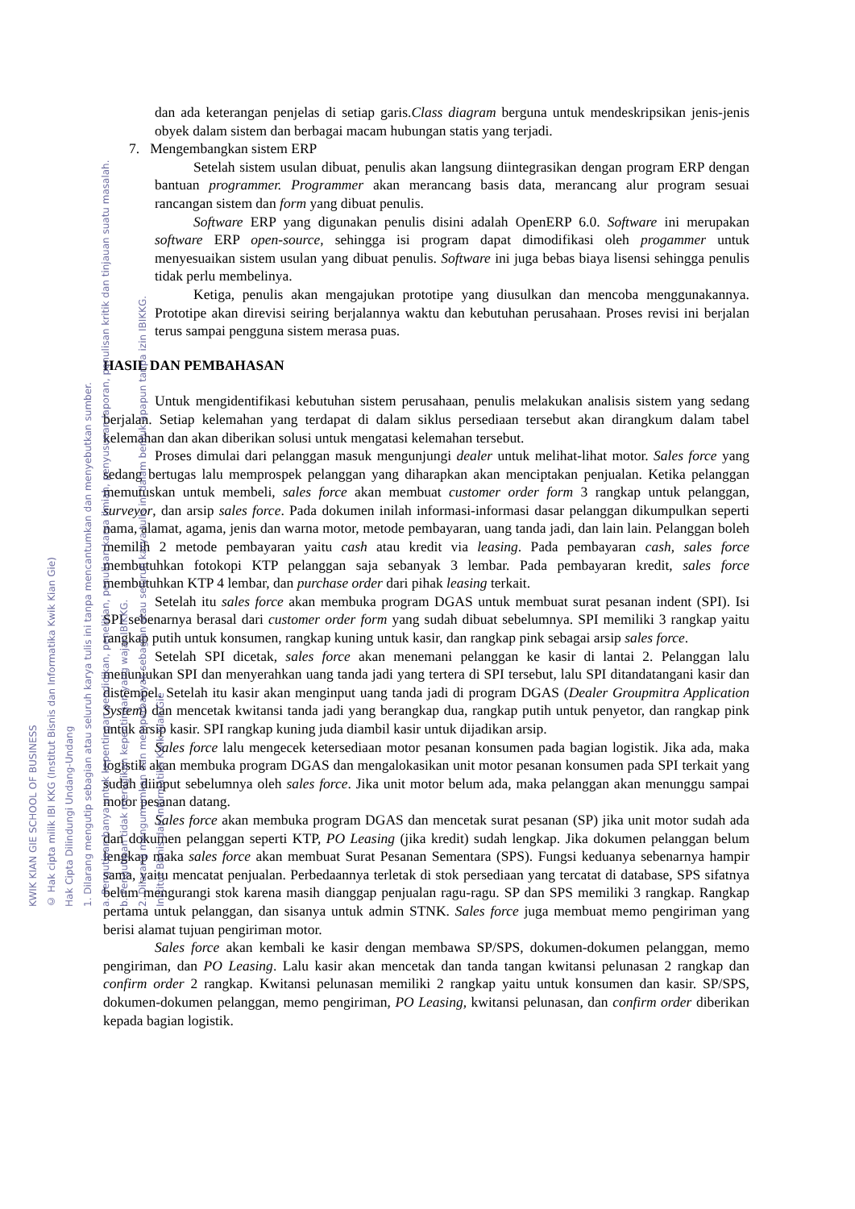dan ada keterangan penjelas di setiap garis.Class diagram berguna untuk mendeskripsikan jenis-jenis obyek dalam sistem dan berbagai macam hubungan statis yang terjadi.
7. Mengembangkan sistem ERP
Setelah sistem usulan dibuat, penulis akan langsung diintegrasikan dengan program ERP dengan bantuan programmer. Programmer akan merancang basis data, merancang alur program sesuai rancangan sistem dan form yang dibuat penulis.
Software ERP yang digunakan penulis disini adalah OpenERP 6.0. Software ini merupakan software ERP open-source, sehingga isi program dapat dimodifikasi oleh progammer untuk menyesuaikan sistem usulan yang dibuat penulis. Software ini juga bebas biaya lisensi sehingga penulis tidak perlu membelinya.
Ketiga, penulis akan mengajukan prototipe yang diusulkan dan mencoba menggunakannya. Prototipe akan direvisi seiring berjalannya waktu dan kebutuhan perusahaan. Proses revisi ini berjalan terus sampai pengguna sistem merasa puas.
HASIL DAN PEMBAHASAN
Untuk mengidentifikasi kebutuhan sistem perusahaan, penulis melakukan analisis sistem yang sedang berjalan. Setiap kelemahan yang terdapat di dalam siklus persediaan tersebut akan dirangkum dalam tabel kelemahan dan akan diberikan solusi untuk mengatasi kelemahan tersebut.
Proses dimulai dari pelanggan masuk mengunjungi dealer untuk melihat-lihat motor. Sales force yang sedang bertugas lalu memprospek pelanggan yang diharapkan akan menciptakan penjualan. Ketika pelanggan memutuskan untuk membeli, sales force akan membuat customer order form 3 rangkap untuk pelanggan, surveyor, dan arsip sales force. Pada dokumen inilah informasi-informasi dasar pelanggan dikumpulkan seperti nama, alamat, agama, jenis dan warna motor, metode pembayaran, uang tanda jadi, dan lain lain. Pelanggan boleh memilih 2 metode pembayaran yaitu cash atau kredit via leasing. Pada pembayaran cash, sales force membutuhkan fotokopi KTP pelanggan saja sebanyak 3 lembar. Pada pembayaran kredit, sales force membutuhkan KTP 4 lembar, dan purchase order dari pihak leasing terkait.
Setelah itu sales force akan membuka program DGAS untuk membuat surat pesanan indent (SPI). Isi SPI sebenarnya berasal dari customer order form yang sudah dibuat sebelumnya. SPI memiliki 3 rangkap yaitu rangkap putih untuk konsumen, rangkap kuning untuk kasir, dan rangkap pink sebagai arsip sales force.
Setelah SPI dicetak, sales force akan menemani pelanggan ke kasir di lantai 2. Pelanggan lalu menunjukan SPI dan menyerahkan uang tanda jadi yang tertera di SPI tersebut, lalu SPI ditandatangani kasir dan distempel. Setelah itu kasir akan menginput uang tanda jadi di program DGAS (Dealer Groupmitra Application System) dan mencetak kwitansi tanda jadi yang berangkap dua, rangkap putih untuk penyetor, dan rangkap pink untuk arsip kasir. SPI rangkap kuning juda diambil kasir untuk dijadikan arsip.
Sales force lalu mengecek ketersediaan motor pesanan konsumen pada bagian logistik. Jika ada, maka logistik akan membuka program DGAS dan mengalokasikan unit motor pesanan konsumen pada SPI terkait yang sudah diinput sebelumnya oleh sales force. Jika unit motor belum ada, maka pelanggan akan menunggu sampai motor pesanan datang.
Sales force akan membuka program DGAS dan mencetak surat pesanan (SP) jika unit motor sudah ada dan dokumen pelanggan seperti KTP, PO Leasing (jika kredit) sudah lengkap. Jika dokumen pelanggan belum lengkap maka sales force akan membuat Surat Pesanan Sementara (SPS). Fungsi keduanya sebenarnya hampir sama, yaitu mencatat penjualan. Perbedaannya terletak di stok persediaan yang tercatat di database, SPS sifatnya belum mengurangi stok karena masih dianggap penjualan ragu-ragu. SP dan SPS memiliki 3 rangkap. Rangkap pertama untuk pelanggan, dan sisanya untuk admin STNK. Sales force juga membuat memo pengiriman yang berisi alamat tujuan pengiriman motor.
Sales force akan kembali ke kasir dengan membawa SP/SPS, dokumen-dokumen pelanggan, memo pengiriman, dan PO Leasing. Lalu kasir akan mencetak dan tanda tangan kwitansi pelunasan 2 rangkap dan confirm order 2 rangkap. Kwitansi pelunasan memiliki 2 rangkap yaitu untuk konsumen dan kasir. SP/SPS, dokumen-dokumen pelanggan, memo pengiriman, PO Leasing, kwitansi pelunasan, dan confirm order diberikan kepada bagian logistik.
KWIK KIAN GIE SCHOOL OF BUSINESS
© Hak cipta milik IBI KKG (Institut Bisnis dan Informatika Kwik Kian Gie)
Hak Cipta Dilindungi Undang-Undang
1. Dilarang mengutip sebagian atau seluruh karya tulis ini tanpa mencantumkan dan menyebutkan sumber.
a. Pengutipan hanya untuk kepentingan pendidikan, penelitian, penulisan karya ilmiah, penyusunan laporan, penulisan kritik dan tinjauan suatu masalah.
b. Pengutipan tidak merugikan kepentingan yang wajar IBIKKG.
2. Dilarang mengumumkan dan memperbanyak sebagian atau seluruh karya tulis ini dalam bentuk apapun tanpa izin IBIKKG.
Institut Bisnis dan Informatika Kwik Kian Gie